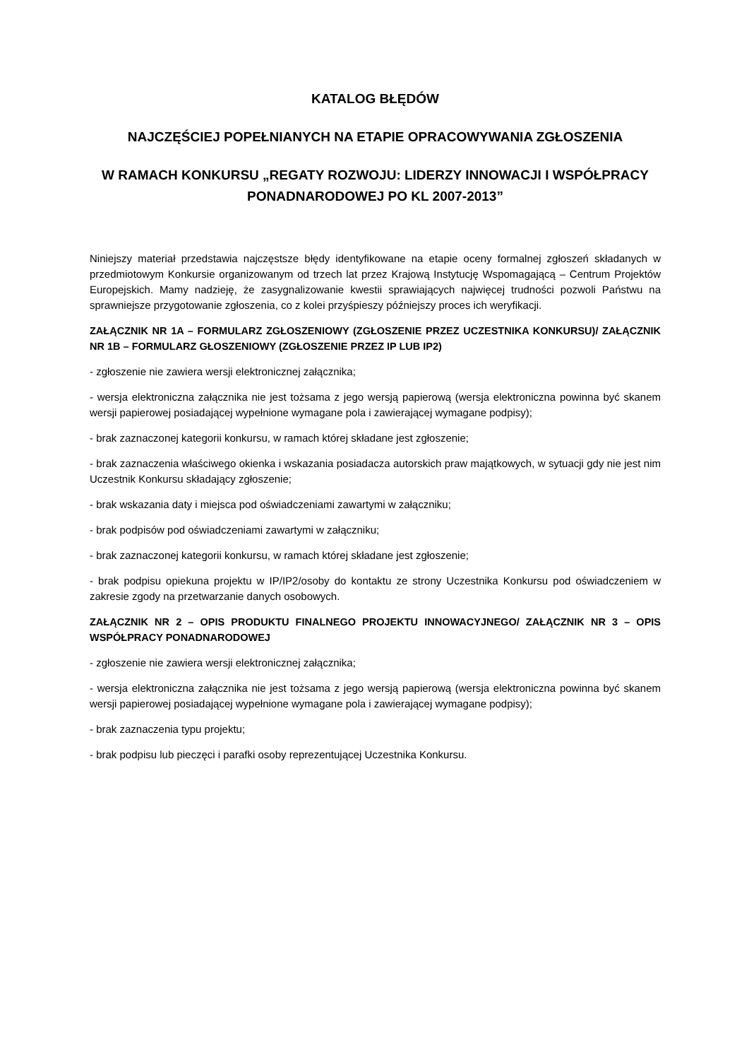KATALOG BŁĘDÓW
NAJCZĘŚCIEJ POPEŁNIANYCH NA ETAPIE OPRACOWYWANIA ZGŁOSZENIA
W RAMACH KONKURSU „REGATY ROZWOJU: LIDERZY INNOWACJI I WSPÓŁPRACY PONADNARODOWEJ PO KL 2007-2013”
Niniejszy materiał przedstawia najczęstsze błędy identyfikowane na etapie oceny formalnej zgłoszeń składanych w przedmiotowym Konkursie organizowanym od trzech lat przez Krajową Instytucję Wspomagającą – Centrum Projektów Europejskich. Mamy nadzieję, że zasygnalizowanie kwestii sprawiających najwięcej trudności pozwoli Państwu na sprawniejsze przygotowanie zgłoszenia, co z kolei przyśpieszy późniejszy proces ich weryfikacji.
ZAŁĄCZNIK NR 1A – FORMULARZ ZGŁOSZENIOWY (ZGŁOSZENIE PRZEZ UCZESTNIKA KONKURSU)/ ZAŁĄCZNIK NR 1B – FORMULARZ GŁOSZENIOWY (ZGŁOSZENIE PRZEZ IP LUB IP2)
- zgłoszenie nie zawiera wersji elektronicznej załącznika;
- wersja elektroniczna załącznika nie jest tożsama z jego wersją papierową (wersja elektroniczna powinna być skanem wersji papierowej posiadającej wypełnione wymagane pola i zawierającej wymagane podpisy);
- brak zaznaczonej kategorii konkursu, w ramach której składane jest zgłoszenie;
- brak zaznaczenia właściwego okienka i wskazania posiadacza autorskich praw majątkowych, w sytuacji gdy nie jest nim Uczestnik Konkursu składający zgłoszenie;
- brak wskazania daty i miejsca pod oświadczeniami zawartymi w załączniku;
- brak podpisów pod oświadczeniami zawartymi w załączniku;
- brak zaznaczonej kategorii konkursu, w ramach której składane jest zgłoszenie;
- brak podpisu opiekuna projektu w IP/IP2/osoby do kontaktu ze strony Uczestnika Konkursu pod oświadczeniem w zakresie zgody na przetwarzanie danych osobowych.
ZAŁĄCZNIK NR 2 – OPIS PRODUKTU FINALNEGO PROJEKTU INNOWACYJNEGO/ ZAŁĄCZNIK NR 3 – OPIS WSPÓŁPRACY PONADNARODOWEJ
- zgłoszenie nie zawiera wersji elektronicznej załącznika;
- wersja elektroniczna załącznika nie jest tożsama z jego wersją papierową (wersja elektroniczna powinna być skanem wersji papierowej posiadającej wypełnione wymagane pola i zawierającej wymagane podpisy);
- brak zaznaczenia typu projektu;
- brak podpisu lub pieczęci i parafki osoby reprezentującej Uczestnika Konkursu.